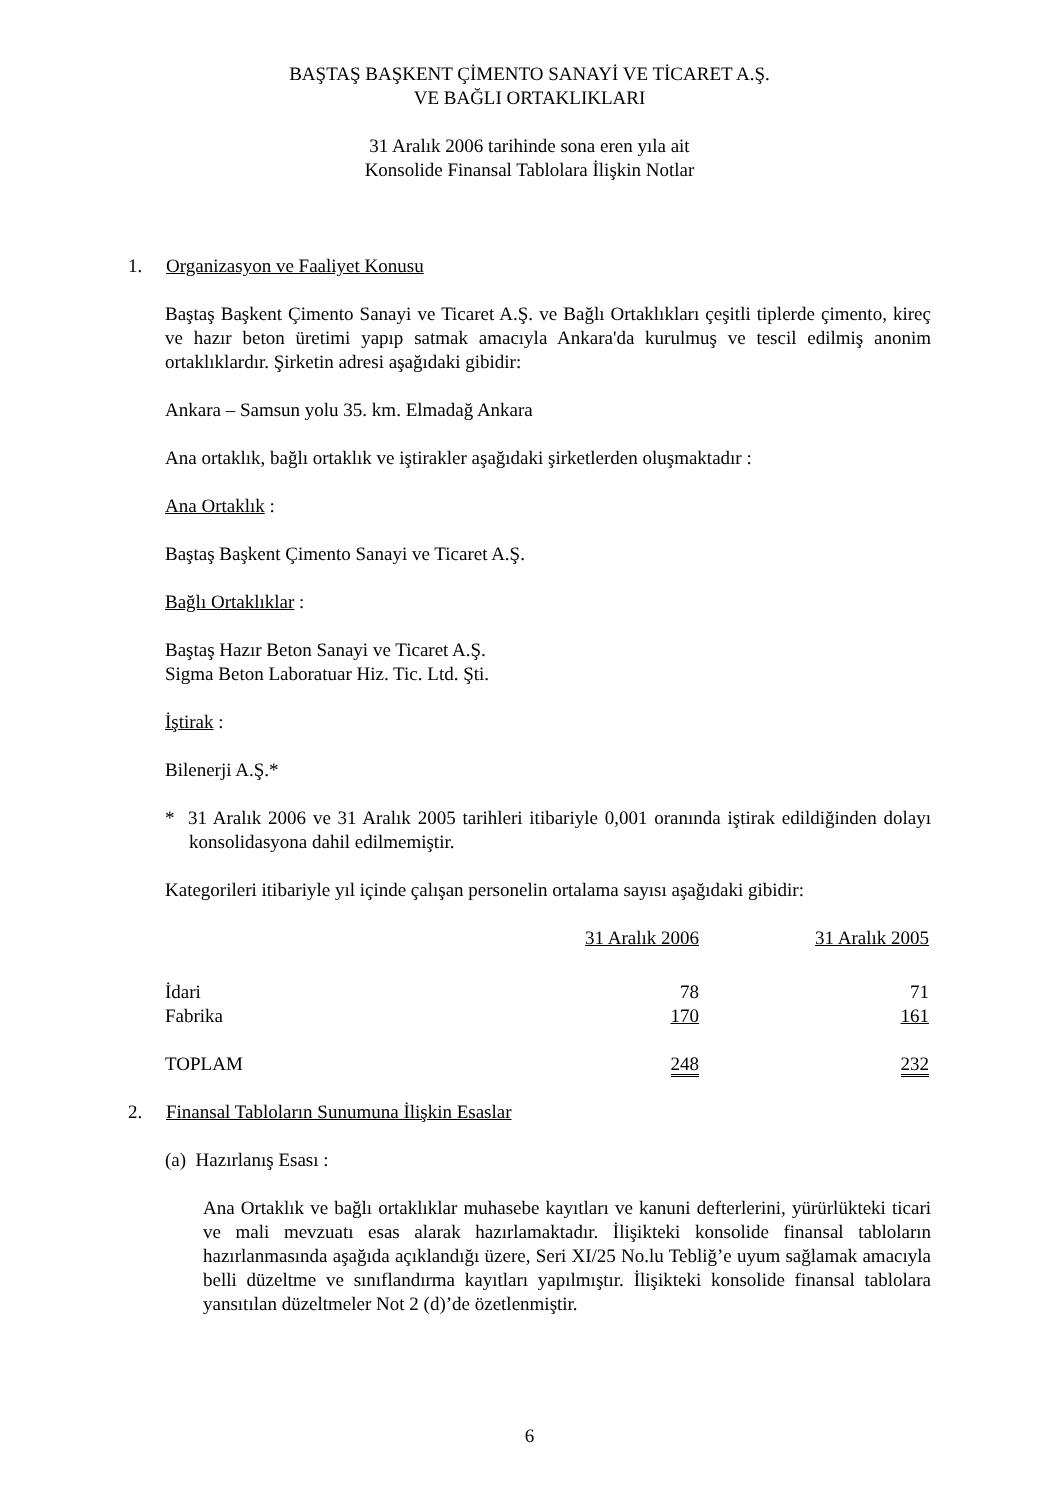BAŞTAŞ BAŞKENT ÇİMENTO SANAYİ VE TİCARET A.Ş.
VE BAĞLI ORTAKLIKLARI
31 Aralık 2006 tarihinde sona eren yıla ait
Konsolide Finansal Tablolara İlişkin Notlar
1. Organizasyon ve Faaliyet Konusu
Baştaş Başkent Çimento Sanayi ve Ticaret A.Ş. ve Bağlı Ortaklıkları çeşitli tiplerde çimento, kireç ve hazır beton üretimi yapıp satmak amacıyla Ankara'da kurulmuş ve tescil edilmiş anonim ortaklıklardır. Şirketin adresi aşağıdaki gibidir:
Ankara – Samsun yolu 35. km. Elmadağ Ankara
Ana ortaklık, bağlı ortaklık ve iştirakler aşağıdaki şirketlerden oluşmaktadır :
Ana Ortaklık :
Baştaş Başkent Çimento Sanayi ve Ticaret A.Ş.
Bağlı Ortaklıklar :
Baştaş Hazır Beton Sanayi ve Ticaret A.Ş.
Sigma Beton Laboratuar Hiz. Tic. Ltd. Şti.
İştirak :
Bilenerji A.Ş.*
* 31 Aralık 2006 ve 31 Aralık 2005 tarihleri itibariyle 0,001 oranında iştirak edildiğinden dolayı konsolidasyona dahil edilmemiştir.
Kategorileri itibariyle yıl içinde çalışan personelin ortalama sayısı aşağıdaki gibidir:
| | 31 Aralık 2006 | 31 Aralık 2005 |
| İdari | 78 | 71 |
| Fabrika | 170 | 161 |
| TOPLAM | 248 | 232 |
2. Finansal Tabloların Sunumuna İlişkin Esaslar
(a) Hazırlanış Esası :
Ana Ortaklık ve bağlı ortaklıklar muhasebe kayıtları ve kanuni defterlerini, yürürlükteki ticari ve mali mevzuatı esas alarak hazırlamaktadır. İlişikteki konsolide finansal tabloların hazırlanmasında aşağıda açıklandığı üzere, Seri XI/25 No.lu Tebliğ’e uyum sağlamak amacıyla belli düzeltme ve sınıflandırma kayıtları yapılmıştır. İlişikteki konsolide finansal tablolara yansıtılan düzeltmeler Not 2 (d)’de özetlenmiştir.
6